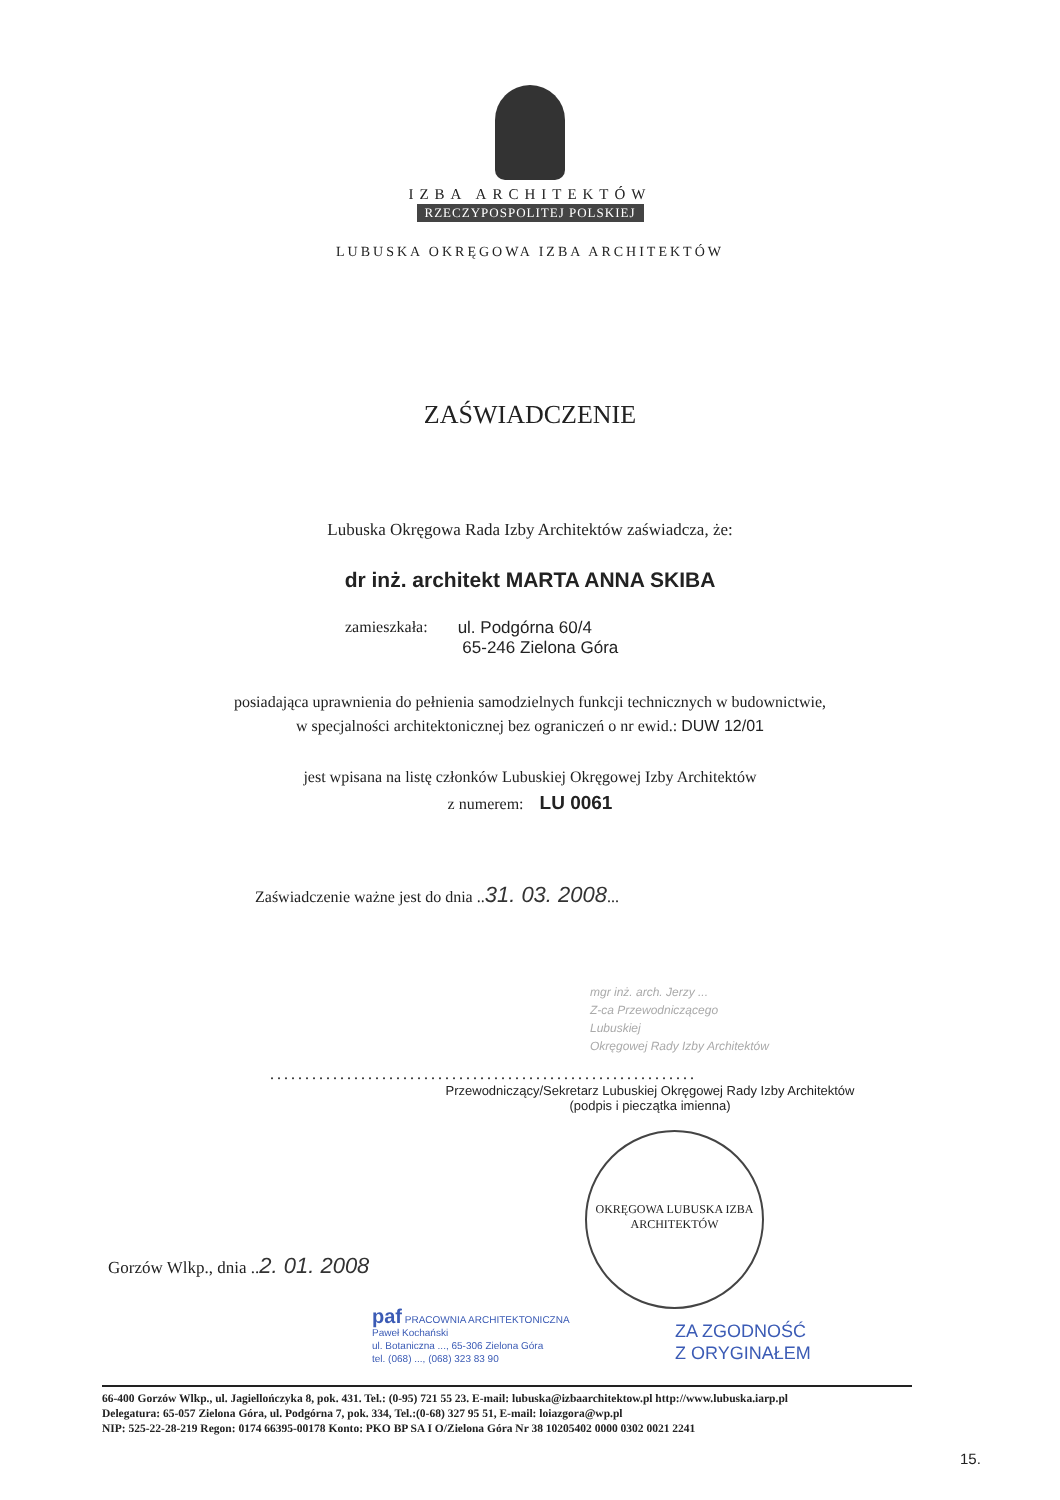IZBA ARCHITEKTÓW
RZECZYPOSPOLITEJ POLSKIEJ
LUBUSKA OKRĘGOWA IZBA ARCHITEKTÓW
ZAŚWIADCZENIE
Lubuska Okręgowa Rada Izby Architektów zaświadcza, że:
dr inż. architekt MARTA ANNA SKIBA
zamieszkała: ul. Podgórna 60/4
65-246 Zielona Góra
posiadająca uprawnienia do pełnienia samodzielnych funkcji technicznych w budownictwie,
w specjalności architektonicznej bez ograniczeń o nr ewid.: DUW 12/01
jest wpisana na listę członków Lubuskiej Okręgowej Izby Architektów
z numerem: LU 0061
Zaświadczenie ważne jest do dnia ..31. 03. 2008...
mgr inż. arch. Jerzy ...
Z-ca Przewodniczącego
Lubuskiej
Okręgowej Rady Izby Architektów
.............................................................
Przewodniczący/Sekretarz Lubuskiej Okręgowej Rady Izby Architektów
(podpis i pieczątka imienna)
Gorzów Wlkp., dnia ..2. 01. 2008
OKRĘGOWA LUBUSKA IZBA ARCHITEKTÓW
paf PRACOWNIA ARCHITEKTONICZNA
Paweł Kochański
ul. Botaniczna ..., 65-306 Zielona Góra
tel. (068) ..., (068) 323 83 90
ZA ZGODNOŚĆ
Z ORYGINAŁEM
66-400 Gorzów Wlkp., ul. Jagiellończyka 8, pok. 431. Tel.: (0-95) 721 55 23. E-mail: lubuska@izbaarchitektow.pl http://www.lubuska.iarp.pl
Delegatura: 65-057 Zielona Góra, ul. Podgórna 7, pok. 334, Tel.:(0-68) 327 95 51, E-mail: loiazgora@wp.pl
NIP: 525-22-28-219 Regon: 0174 66395-00178 Konto: PKO BP SA I O/Zielona Góra Nr 38 10205402 0000 0302 0021 2241
15.